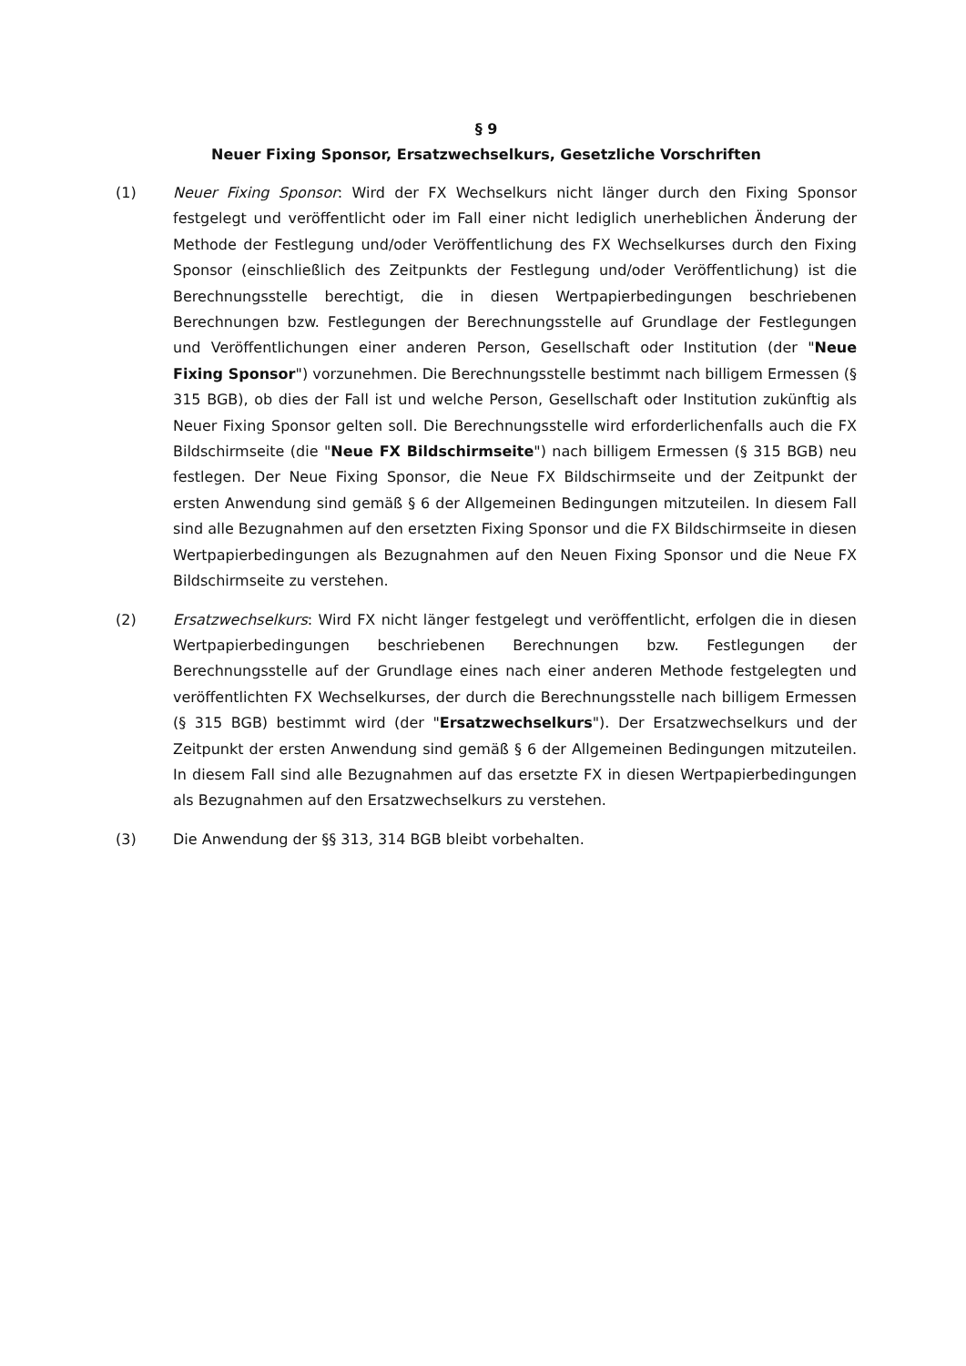§ 9
Neuer Fixing Sponsor, Ersatzwechselkurs, Gesetzliche Vorschriften
(1) Neuer Fixing Sponsor: Wird der FX Wechselkurs nicht länger durch den Fixing Sponsor festgelegt und veröffentlicht oder im Fall einer nicht lediglich unerheblichen Änderung der Methode der Festlegung und/oder Veröffentlichung des FX Wechselkurses durch den Fixing Sponsor (einschließlich des Zeitpunkts der Festlegung und/oder Veröffentlichung) ist die Berechnungsstelle berechtigt, die in diesen Wertpapierbedingungen beschriebenen Berechnungen bzw. Festlegungen der Berechnungsstelle auf Grundlage der Festlegungen und Veröffentlichungen einer anderen Person, Gesellschaft oder Institution (der "Neue Fixing Sponsor") vorzunehmen. Die Berechnungsstelle bestimmt nach billigem Ermessen (§ 315 BGB), ob dies der Fall ist und welche Person, Gesellschaft oder Institution zukünftig als Neuer Fixing Sponsor gelten soll. Die Berechnungsstelle wird erforderlichenfalls auch die FX Bildschirmseite (die "Neue FX Bildschirmseite") nach billigem Ermessen (§ 315 BGB) neu festlegen. Der Neue Fixing Sponsor, die Neue FX Bildschirmseite und der Zeitpunkt der ersten Anwendung sind gemäß § 6 der Allgemeinen Bedingungen mitzuteilen. In diesem Fall sind alle Bezugnahmen auf den ersetzten Fixing Sponsor und die FX Bildschirmseite in diesen Wertpapierbedingungen als Bezugnahmen auf den Neuen Fixing Sponsor und die Neue FX Bildschirmseite zu verstehen.
(2) Ersatzwechselkurs: Wird FX nicht länger festgelegt und veröffentlicht, erfolgen die in diesen Wertpapierbedingungen beschriebenen Berechnungen bzw. Festlegungen der Berechnungsstelle auf der Grundlage eines nach einer anderen Methode festgelegten und veröffentlichten FX Wechselkurses, der durch die Berechnungsstelle nach billigem Ermessen (§ 315 BGB) bestimmt wird (der "Ersatzwechselkurs"). Der Ersatzwechselkurs und der Zeitpunkt der ersten Anwendung sind gemäß § 6 der Allgemeinen Bedingungen mitzuteilen. In diesem Fall sind alle Bezugnahmen auf das ersetzte FX in diesen Wertpapierbedingungen als Bezugnahmen auf den Ersatzwechselkurs zu verstehen.
(3) Die Anwendung der §§ 313, 314 BGB bleibt vorbehalten.